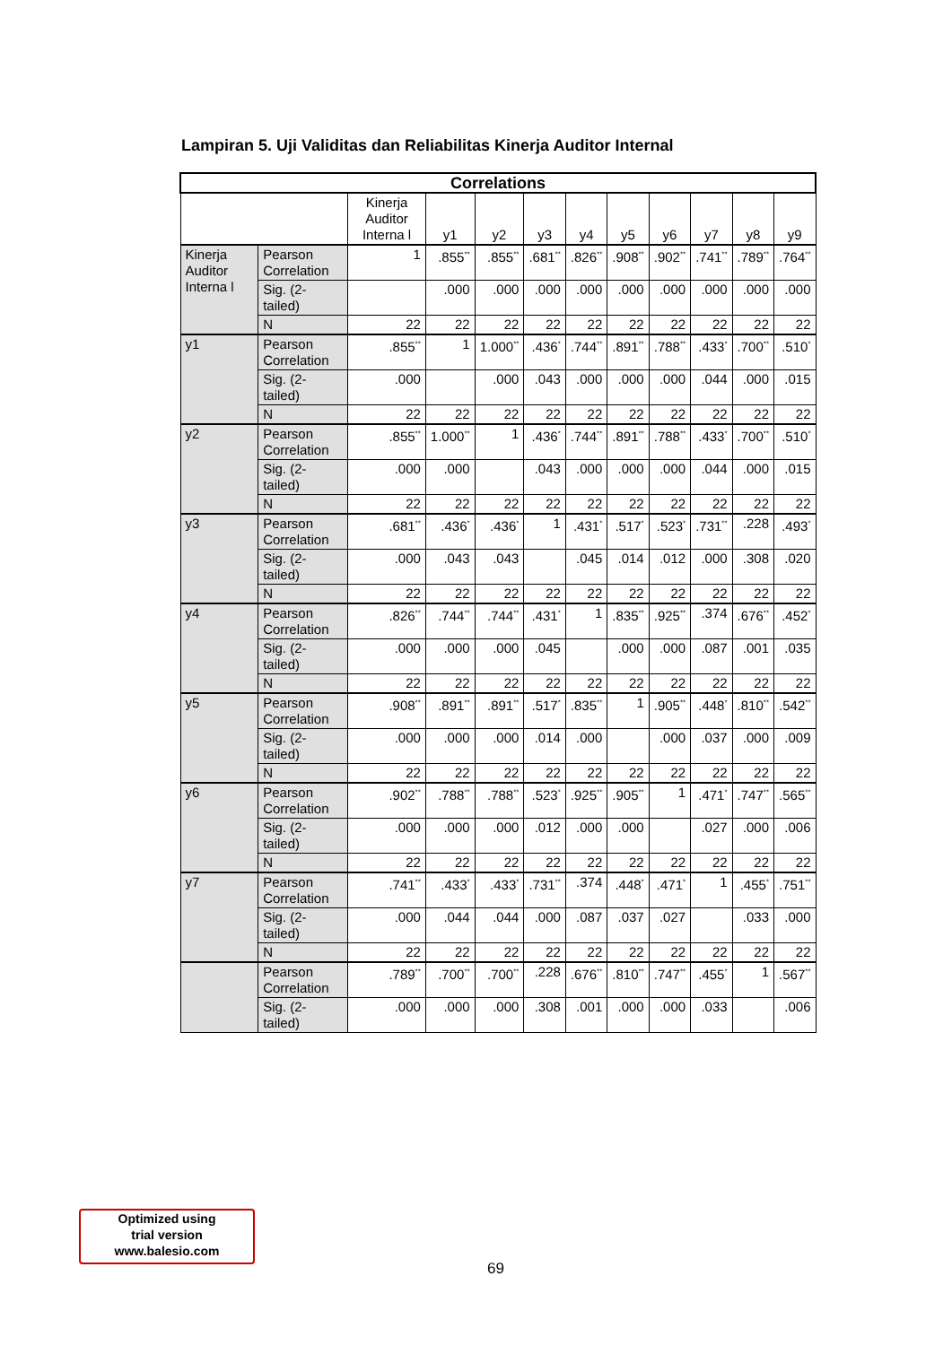Lampiran 5. Uji Validitas dan Reliabilitas Kinerja Auditor Internal
| Correlations | | | | | | | | | | | |
| --- | --- | --- | --- | --- | --- | --- | --- | --- | --- | --- | --- |
| | | Kinerja Auditor Interna l | y1 | y2 | y3 | y4 | y5 | y6 | y7 | y8 | y9 |
| Kinerja Auditor Interna l | Pearson Correlation | 1 | .855<sup>**</sup> | .855<sup>**</sup> | .681<sup>**</sup> | .826<sup>**</sup> | .908<sup>**</sup> | .902<sup>**</sup> | .741<sup>**</sup> | .789<sup>**</sup> | .764<sup>**</sup> |
| | Sig. (2-tailed) | | .000 | .000 | .000 | .000 | .000 | .000 | .000 | .000 | .000 |
| | N | 22 | 22 | 22 | 22 | 22 | 22 | 22 | 22 | 22 | 22 |
| y1 | Pearson Correlation | .855<sup>**</sup> | 1 | 1.000<sup>**</sup> | .436<sup>*</sup> | .744<sup>**</sup> | .891<sup>**</sup> | .788<sup>**</sup> | .433<sup>*</sup> | .700<sup>**</sup> | .510<sup>*</sup> |
| | Sig. (2-tailed) | .000 | | .000 | .043 | .000 | .000 | .000 | .044 | .000 | .015 |
| | N | 22 | 22 | 22 | 22 | 22 | 22 | 22 | 22 | 22 | 22 |
| y2 | Pearson Correlation | .855<sup>**</sup> | 1.000<sup>**</sup> | 1 | .436<sup>*</sup> | .744<sup>**</sup> | .891<sup>**</sup> | .788<sup>**</sup> | .433<sup>*</sup> | .700<sup>**</sup> | .510<sup>*</sup> |
| | Sig. (2-tailed) | .000 | .000 | | .043 | .000 | .000 | .000 | .044 | .000 | .015 |
| | N | 22 | 22 | 22 | 22 | 22 | 22 | 22 | 22 | 22 | 22 |
| y3 | Pearson Correlation | .681<sup>**</sup> | .436<sup>*</sup> | .436<sup>*</sup> | 1 | .431<sup>*</sup> | .517<sup>*</sup> | .523<sup>*</sup> | .731<sup>**</sup> | .228 | .493<sup>*</sup> |
| | Sig. (2-tailed) | .000 | .043 | .043 | | .045 | .014 | .012 | .000 | .308 | .020 |
| | N | 22 | 22 | 22 | 22 | 22 | 22 | 22 | 22 | 22 | 22 |
| y4 | Pearson Correlation | .826<sup>**</sup> | .744<sup>**</sup> | .744<sup>**</sup> | .431<sup>*</sup> | 1 | .835<sup>**</sup> | .925<sup>**</sup> | .374 | .676<sup>**</sup> | .452<sup>*</sup> |
| | Sig. (2-tailed) | .000 | .000 | .000 | .045 | | .000 | .000 | .087 | .001 | .035 |
| | N | 22 | 22 | 22 | 22 | 22 | 22 | 22 | 22 | 22 | 22 |
| y5 | Pearson Correlation | .908<sup>**</sup> | .891<sup>**</sup> | .891<sup>**</sup> | .517<sup>*</sup> | .835<sup>**</sup> | 1 | .905<sup>**</sup> | .448<sup>*</sup> | .810<sup>**</sup> | .542<sup>**</sup> |
| | Sig. (2-tailed) | .000 | .000 | .000 | .014 | .000 | | .000 | .037 | .000 | .009 |
| | N | 22 | 22 | 22 | 22 | 22 | 22 | 22 | 22 | 22 | 22 |
| y6 | Pearson Correlation | .902<sup>**</sup> | .788<sup>**</sup> | .788<sup>**</sup> | .523<sup>*</sup> | .925<sup>**</sup> | .905<sup>**</sup> | 1 | .471<sup>*</sup> | .747<sup>**</sup> | .565<sup>**</sup> |
| | Sig. (2-tailed) | .000 | .000 | .000 | .012 | .000 | .000 | | .027 | .000 | .006 |
| | N | 22 | 22 | 22 | 22 | 22 | 22 | 22 | 22 | 22 | 22 |
| y7 | Pearson Correlation | .741<sup>**</sup> | .433<sup>*</sup> | .433<sup>*</sup> | .731<sup>**</sup> | .374 | .448<sup>*</sup> | .471<sup>*</sup> | 1 | .455<sup>*</sup> | .751<sup>**</sup> |
| | Sig. (2-tailed) | .000 | .044 | .044 | .000 | .087 | .037 | .027 | | .033 | .000 |
| | N | 22 | 22 | 22 | 22 | 22 | 22 | 22 | 22 | 22 | 22 |
| | Pearson Correlation | .789<sup>**</sup> | .700<sup>**</sup> | .700<sup>**</sup> | .228 | .676<sup>**</sup> | .810<sup>**</sup> | .747<sup>**</sup> | .455<sup>*</sup> | 1 | .567<sup>**</sup> |
| | Sig. (2-tailed) | .000 | .000 | .000 | .308 | .001 | .000 | .000 | .033 | | .006 |
Optimized using
trial version
www.balesio.com
69